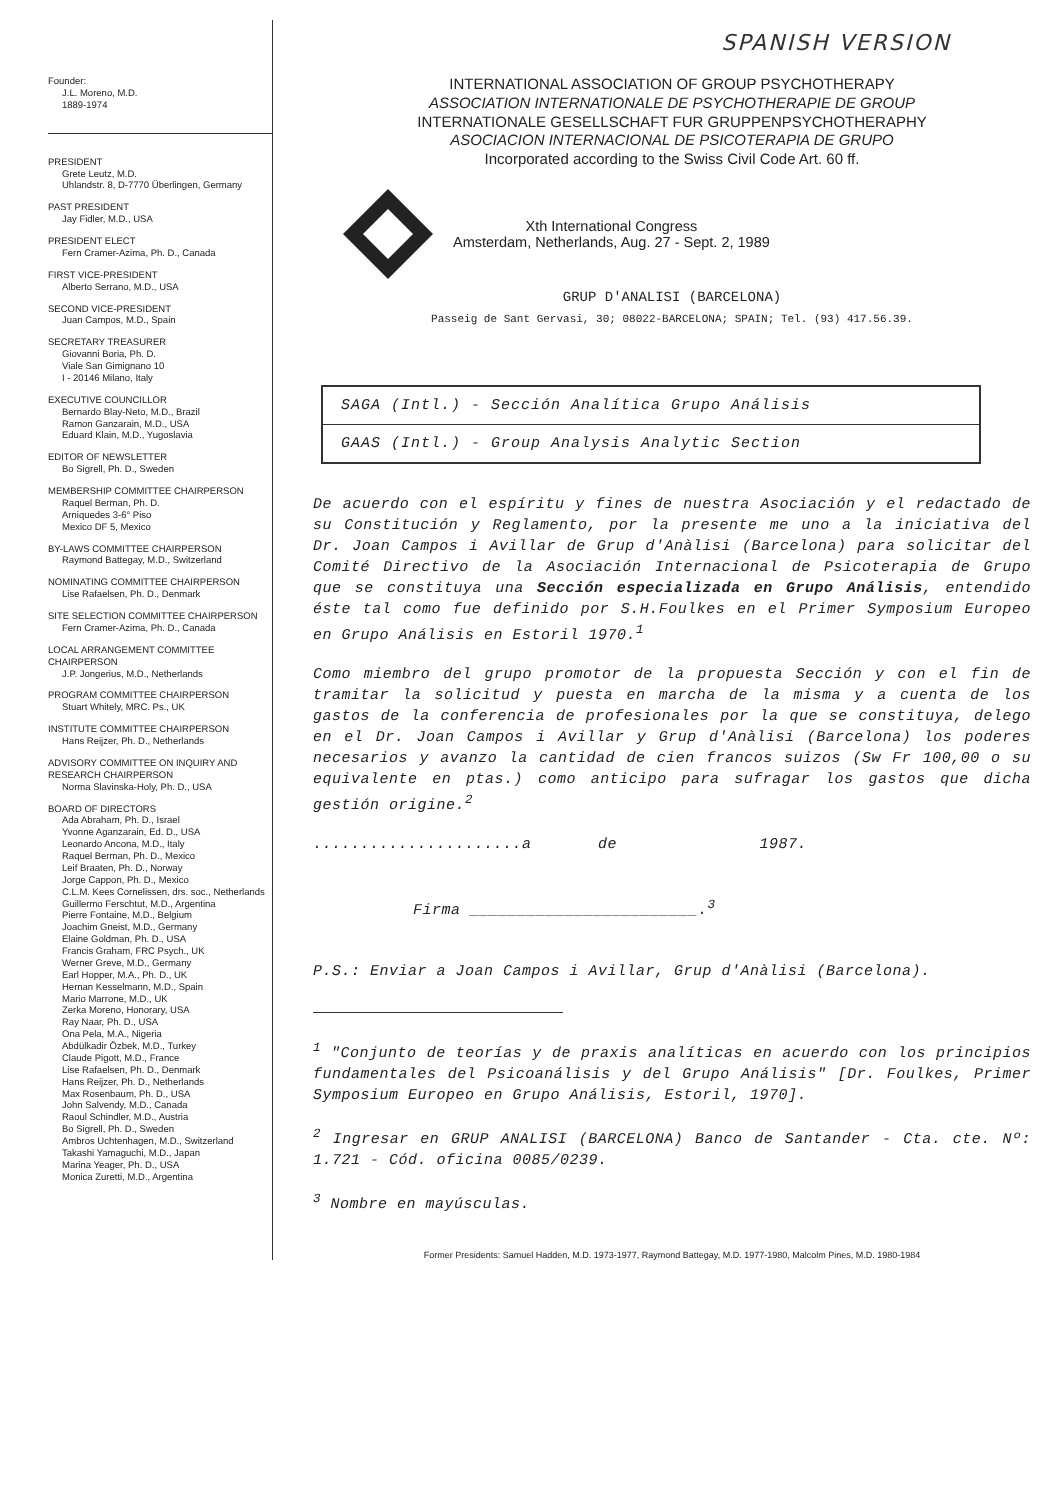SPANISH VERSION
Founder:
J.L. Moreno, M.D.
1889-1974
PRESIDENT
Grete Leutz, M.D.
Uhlandstr. 8, D-7770 Überlingen, Germany
PAST PRESIDENT
Jay Fidler, M.D., USA
PRESIDENT ELECT
Fern Cramer-Azima, Ph. D., Canada
FIRST VICE-PRESIDENT
Alberto Serrano, M.D., USA
SECOND VICE-PRESIDENT
Juan Campos, M.D., Spain
SECRETARY TREASURER
Giovanni Boria, Ph. D.
Viale San Gimignano 10
I - 20146 Milano, Italy
EXECUTIVE COUNCILLOR
Bernardo Blay-Neto, M.D., Brazil
Ramon Ganzarain, M.D., USA
Eduard Klain, M.D., Yugoslavia
EDITOR OF NEWSLETTER
Bo Sigrell, Ph. D., Sweden
MEMBERSHIP COMMITTEE CHAIRPERSON
Raquel Berman, Ph. D.
Arniquedes 3-6° Piso
Mexico DF 5, Mexico
BY-LAWS COMMITTEE CHAIRPERSON
Raymond Battegay, M.D., Switzerland
NOMINATING COMMITTEE CHAIRPERSON
Lise Rafaelsen, Ph. D., Denmark
SITE SELECTION COMMITTEE CHAIRPERSON
Fern Cramer-Azima, Ph. D., Canada
LOCAL ARRANGEMENT COMMITTEE CHAIRPERSON
J.P. Jongerius, M.D., Netherlands
PROGRAM COMMITTEE CHAIRPERSON
Stuart Whitely, MRC. Ps., UK
INSTITUTE COMMITTEE CHAIRPERSON
Hans Reijzer, Ph. D., Netherlands
ADVISORY COMMITTEE ON INQUIRY AND RESEARCH CHAIRPERSON
Norma Slavinska-Holy, Ph. D., USA
BOARD OF DIRECTORS
Ada Abraham, Ph. D., Israel
Yvonne Aganzarain, Ed. D., USA
Leonardo Ancona, M.D., Italy
Raquel Berman, Ph. D., Mexico
Leif Braaten, Ph. D., Norway
Jorge Cappon, Ph. D., Mexico
C.L.M. Kees Cornelissen, drs. soc., Netherlands
Guillermo Ferschtut, M.D., Argentina
Pierre Fontaine, M.D., Belgium
Joachim Gneist, M.D., Germany
Elaine Goldman, Ph. D., USA
Francis Graham, FRC Psych., UK
Werner Greve, M.D., Germany
Earl Hopper, M.A., Ph. D., UK
Hernan Kesselmann, M.D., Spain
Mario Marrone, M.D., UK
Zerka Moreno, Honorary, USA
Ray Naar, Ph. D., USA
Ona Pela, M.A., Nigeria
Abdülkadir Özbek, M.D., Turkey
Claude Pigott, M.D., France
Lise Rafaelsen, Ph. D., Denmark
Hans Reijzer, Ph. D., Netherlands
Max Rosenbaum, Ph. D., USA
John Salvendy, M.D., Canada
Raoul Schindler, M.D., Austria
Bo Sigrell, Ph. D., Sweden
Ambros Uchtenhagen, M.D., Switzerland
Takashi Yamaguchi, M.D., Japan
Marina Yeager, Ph. D., USA
Monica Zuretti, M.D., Argentina
INTERNATIONAL ASSOCIATION OF GROUP PSYCHOTHERAPY
ASSOCIATION INTERNATIONALE DE PSYCHOTHERAPIE DE GROUP
INTERNATIONALE GESELLSCHAFT FUR GRUPPENPSYCHOTHERAPHY
ASOCIACION INTERNACIONAL DE PSICOTERAPIA DE GRUPO
Incorporated according to the Swiss Civil Code Art. 60 ff.
Xth International Congress
Amsterdam, Netherlands, Aug. 27 - Sept. 2, 1989
GRUP D'ANALISI (BARCELONA)
Passeig de Sant Gervasi, 30; 08022-BARCELONA; SPAIN; Tel. (93) 417.56.39.
| SAGA (Intl.) - Sección Analítica Grupo Análisis |
| GAAS (Intl.) - Group Analysis Analytic Section |
De acuerdo con el espíritu y fines de nuestra Asociación y el redactado de su Constitución y Reglamento, por la presente me uno a la iniciativa del Dr. Joan Campos i Avillar de Grup d'Anàlisi (Barcelona) para solicitar del Comité Directivo de la Asociación Internacional de Psicoterapia de Grupo que se constituya una Sección especializada en Grupo Análisis, entendido éste tal como fue definido por S.H.Foulkes en el Primer Symposium Europeo en Grupo Análisis en Estoril 1970.<sup>1</sup>
Como miembro del grupo promotor de la propuesta Sección y con el fin de tramitar la solicitud y puesta en marcha de la misma y a cuenta de los gastos de la conferencia de profesionales por la que se constituya, delego en el Dr. Joan Campos i Avillar y Grup d'Anàlisi (Barcelona) los poderes necesarios y avanzo la cantidad de cien francos suizos (Sw Fr 100,00 o su equivalente en ptas.) como anticipo para sufragar los gastos que dicha gestión origine.<sup>2</sup>
......................a de 1987.
Firma ________________________.<sup>3</sup>
P.S.: Enviar a Joan Campos i Avillar, Grup d'Anàlisi (Barcelona).
<sup>1</sup> "Conjunto de teorías y de praxis analíticas en acuerdo con los principios fundamentales del Psicoanálisis y del Grupo Análisis" [Dr. Foulkes, Primer Symposium Europeo en Grupo Análisis, Estoril, 1970].
<sup>2</sup> Ingresar en GRUP ANALISI (BARCELONA) Banco de Santander - Cta. cte. Nº: 1.721 - Cód. oficina 0085/0239.
<sup>3</sup> Nombre en mayúsculas.
Former Presidents: Samuel Hadden, M.D. 1973-1977, Raymond Battegay, M.D. 1977-1980, Malcolm Pines, M.D. 1980-1984